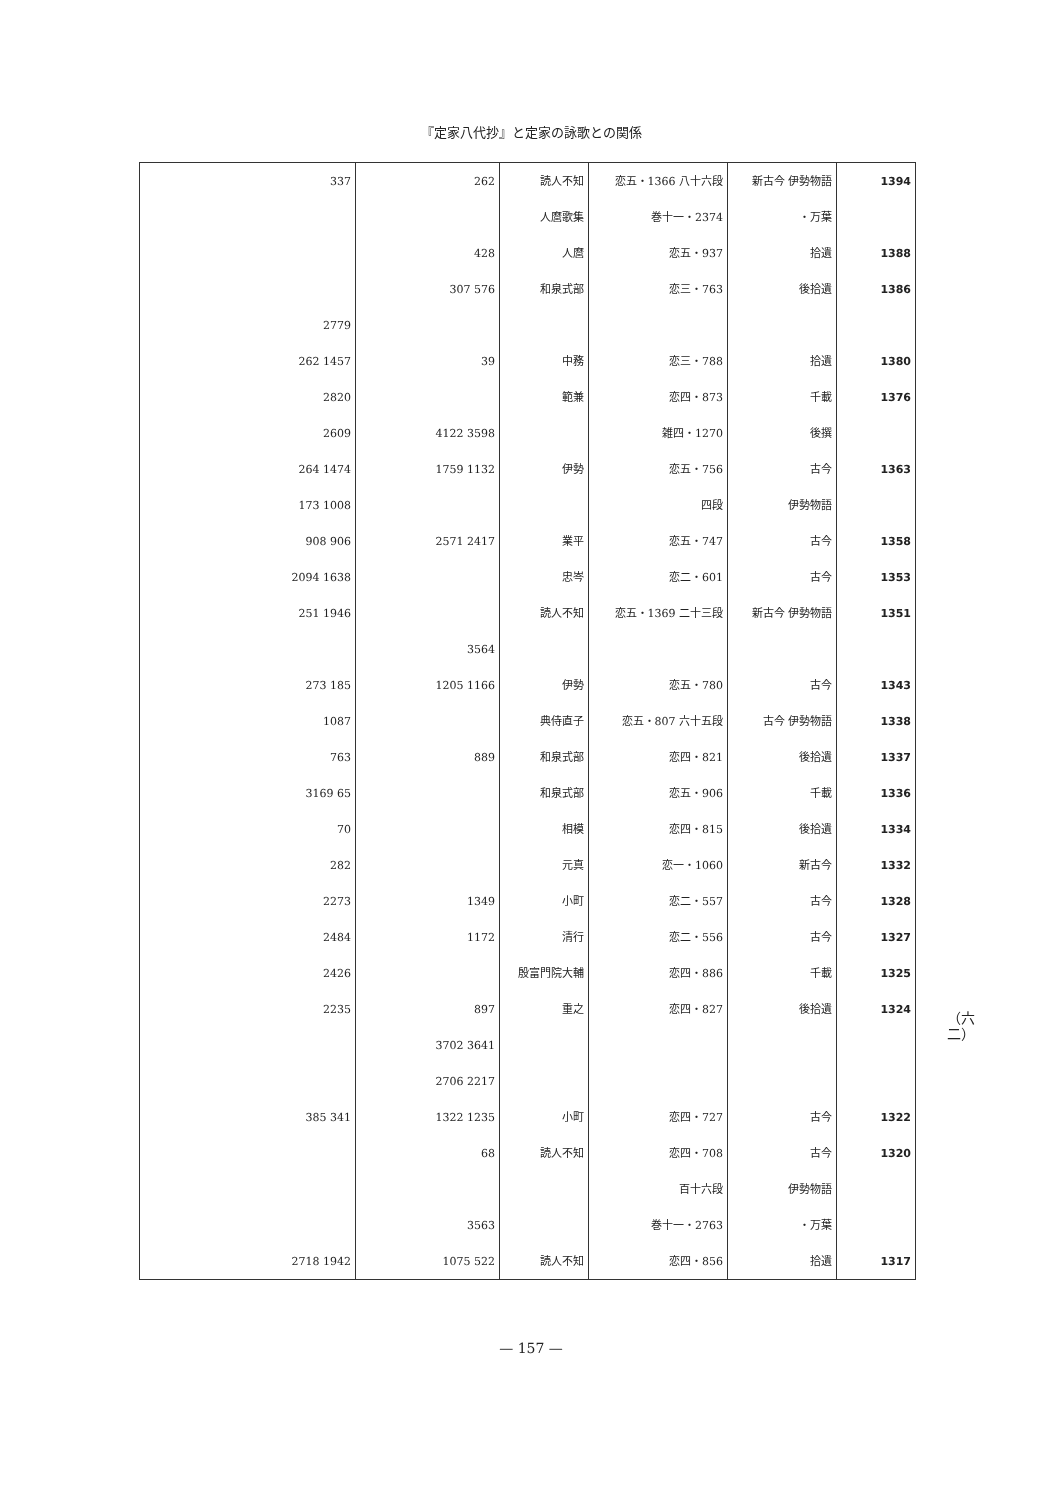『定家八代抄』と定家の詠歌との関係
（六二）
| 1394 | 新古今 伊勢物語 | 恋五・1366 八十六段 | 読人不知 | 262 | 337 |
| | 万葉・ | 巻十一・2374 | 人麿歌集 | | |
| 1388 | 拾遺 | 恋五・937 | 人麿 | 428 | |
| 1386 | 後拾遺 | 恋三・763 | 和泉式部 | 576 307 | |
| | | | | | 2779 |
| 1380 | 拾遺 | 恋三・788 | 中務 | 39 | 1457 262 |
| 1376 | 千載 | 恋四・873 | 範兼 | | 2820 |
| | 後撰 | 雑四・1270 | | 3598 4122 | 2609 |
| 1363 | 古今 | 恋五・756 | 伊勢 | 1132 1759 | 1474 264 |
| | 伊勢物語 | 四段 | | | 1008 173 |
| 1358 | 古今 | 恋五・747 | 業平 | 2417 2571 | 906 908 |
| 1353 | 古今 | 恋二・601 | 忠岑 | | 1638 2094 |
| 1351 | 新古今 伊勢物語 | 恋五・1369 二十三段 | 読人不知 | | 1946 251 |
| | | | | 3564 | |
| 1343 | 古今 | 恋五・780 | 伊勢 | 1166 1205 | 185 273 |
| 1338 | 古今 伊勢物語 | 恋五・807 六十五段 | 典侍直子 | | 1087 |
| 1337 | 後拾遺 | 恋四・821 | 和泉式部 | 889 | 763 |
| 1336 | 千載 | 恋五・906 | 和泉式部 | | 65 3169 |
| 1334 | 後拾遺 | 恋四・815 | 相模 | | 70 |
| 1332 | 新古今 | 恋一・1060 | 元真 | | 282 |
| 1328 | 古今 | 恋二・557 | 小町 | 1349 | 2273 |
| 1327 | 古今 | 恋二・556 | 清行 | 1172 | 2484 |
| 1325 | 千載 | 恋四・886 | 殷富門院大輔 | | 2426 |
| 1324 | 後拾遺 | 恋四・827 | 重之 | 897 | 2235 |
| | | | | 3641 3702 | |
| | | | | 2217 2706 | |
| 1322 | 古今 | 恋四・727 | 小町 | 1235 1322 | 341 385 |
| 1320 | 古今 | 恋四・708 | 読人不知 | 68 | |
| | 伊勢物語 | 百十六段 | | | |
| | 万葉・ | 巻十一・2763 | | 3563 | |
| 1317 | 拾遺 | 恋四・856 | 読人不知 | 522 1075 | 1942 2718 |
— 157 —